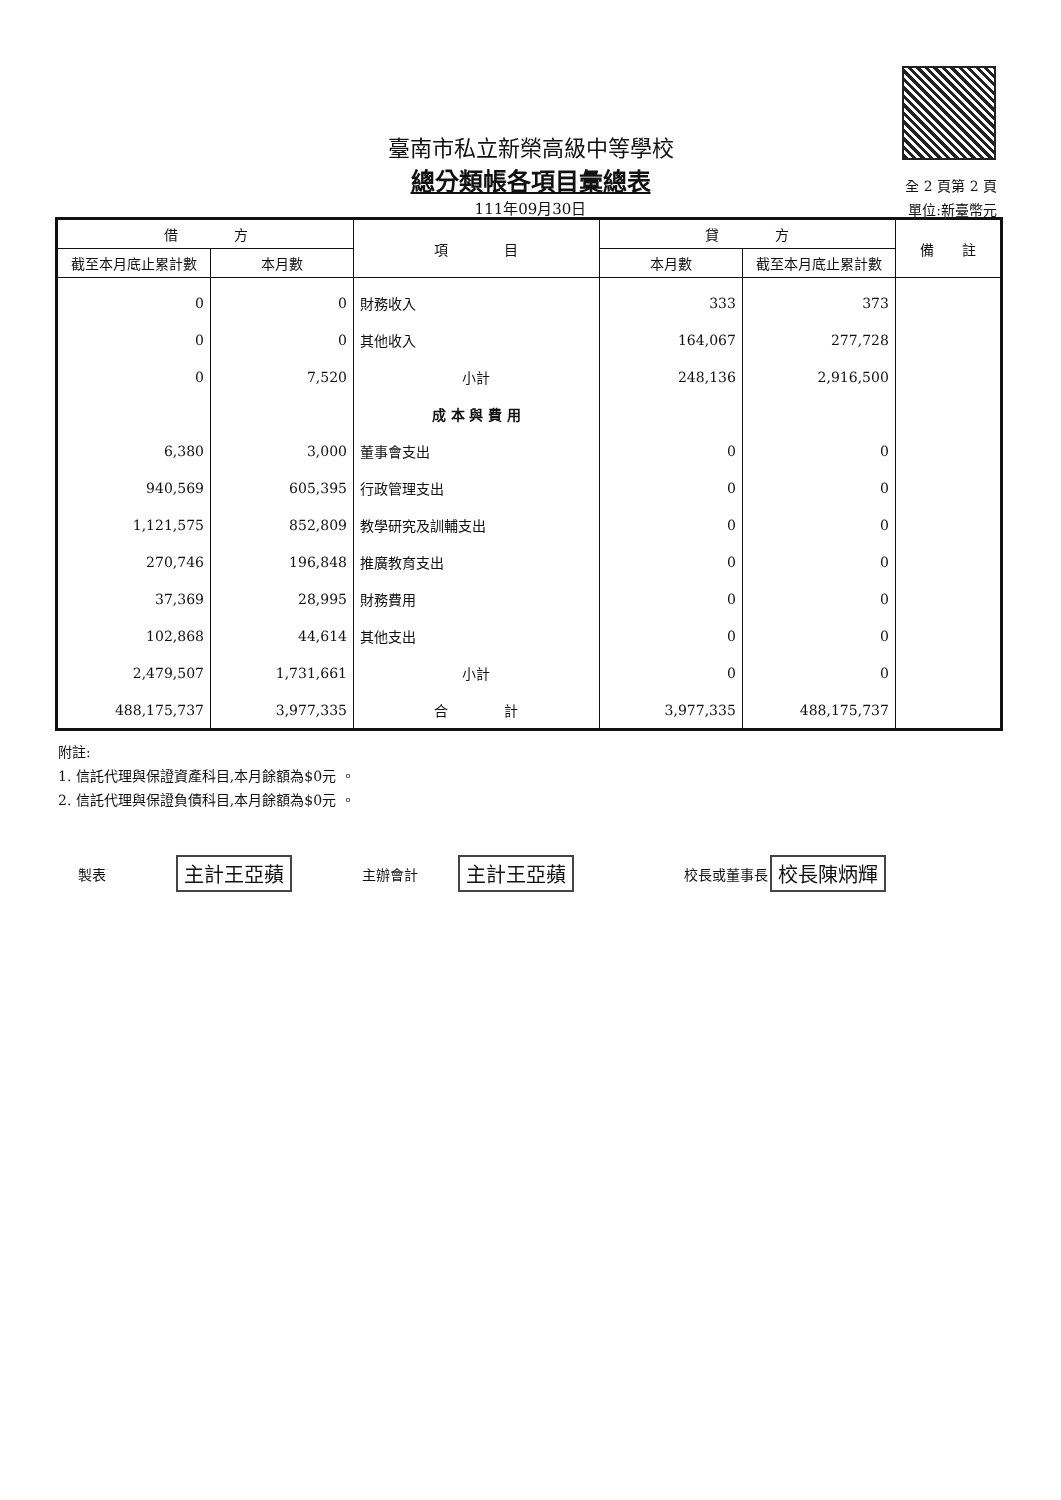臺南市私立新榮高級中等學校
總分類帳各項目彙總表
111年09月30日
全 2 頁第 2 頁
單位:新臺幣元
| 借 方 | | 項 目 | 貸 方 | | 備 註 |
| --- | --- | --- | --- | --- | --- |
| 截至本月底止累計數 | 本月數 | | 本月數 | 截至本月底止累計數 | |
| 0 | 0 | 財務收入 | 333 | 373 | |
| 0 | 0 | 其他收入 | 164,067 | 277,728 | |
| 0 | 7,520 | 小計 | 248,136 | 2,916,500 | |
| | | 成 本 與 費 用 | | | |
| 6,380 | 3,000 | 董事會支出 | 0 | 0 | |
| 940,569 | 605,395 | 行政管理支出 | 0 | 0 | |
| 1,121,575 | 852,809 | 教學研究及訓輔支出 | 0 | 0 | |
| 270,746 | 196,848 | 推廣教育支出 | 0 | 0 | |
| 37,369 | 28,995 | 財務費用 | 0 | 0 | |
| 102,868 | 44,614 | 其他支出 | 0 | 0 | |
| 2,479,507 | 1,731,661 | 小計 | 0 | 0 | |
| 488,175,737 | 3,977,335 | 合 計 | 3,977,335 | 488,175,737 | |
附註:
1. 信託代理與保證資產科目,本月餘額為$0元 。
2. 信託代理與保證負債科目,本月餘額為$0元 。
製表 主計王亞蘋 主辦會計 主計王亞蘋 校長或董事長 校長陳炳輝